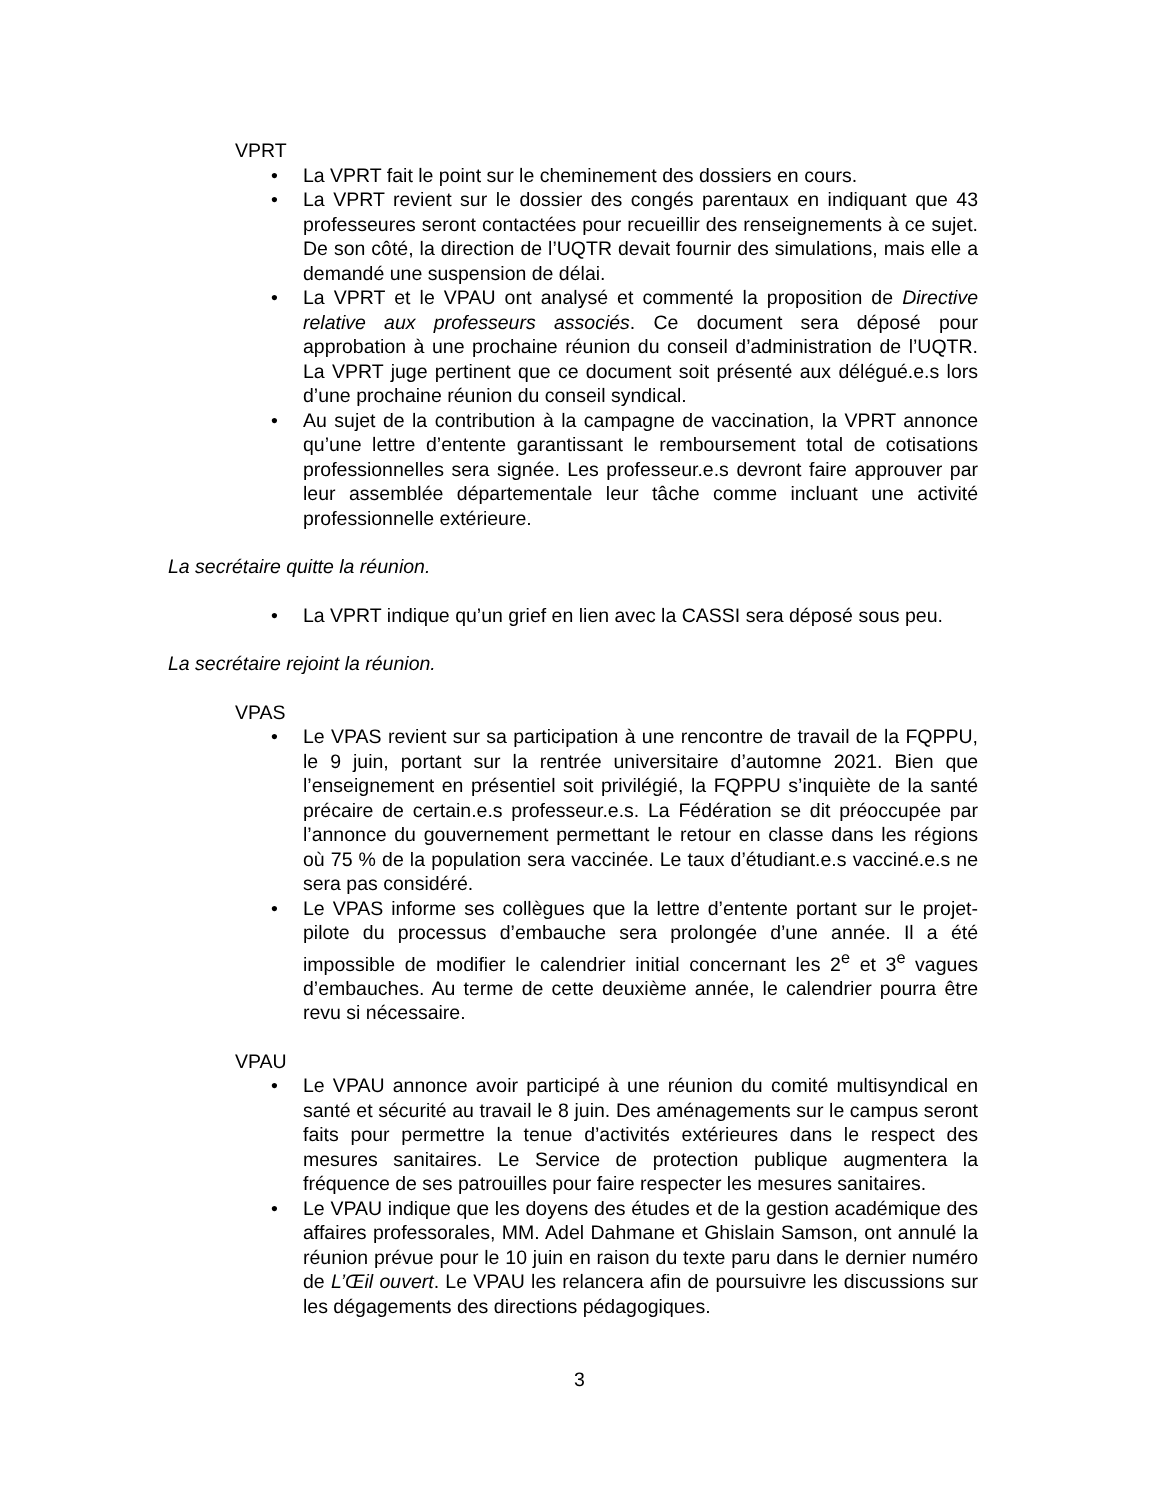VPRT
• La VPRT fait le point sur le cheminement des dossiers en cours.
• La VPRT revient sur le dossier des congés parentaux en indiquant que 43 professeures seront contactées pour recueillir des renseignements à ce sujet. De son côté, la direction de l’UQTR devait fournir des simulations, mais elle a demandé une suspension de délai.
• La VPRT et le VPAU ont analysé et commenté la proposition de Directive relative aux professeurs associés. Ce document sera déposé pour approbation à une prochaine réunion du conseil d’administration de l’UQTR. La VPRT juge pertinent que ce document soit présenté aux délégué.e.s lors d’une prochaine réunion du conseil syndical.
• Au sujet de la contribution à la campagne de vaccination, la VPRT annonce qu’une lettre d’entente garantissant le remboursement total de cotisations professionnelles sera signée. Les professeur.e.s devront faire approuver par leur assemblée départementale leur tâche comme incluant une activité professionnelle extérieure.
La secrétaire quitte la réunion.
• La VPRT indique qu’un grief en lien avec la CASSI sera déposé sous peu.
La secrétaire rejoint la réunion.
VPAS
• Le VPAS revient sur sa participation à une rencontre de travail de la FQPPU, le 9 juin, portant sur la rentrée universitaire d’automne 2021. Bien que l’enseignement en présentiel soit privilégié, la FQPPU s’inquiète de la santé précaire de certain.e.s professeur.e.s. La Fédération se dit préoccupée par l’annonce du gouvernement permettant le retour en classe dans les régions où 75 % de la population sera vaccinée. Le taux d’étudiant.e.s vacciné.e.s ne sera pas considéré.
• Le VPAS informe ses collègues que la lettre d’entente portant sur le projet-pilote du processus d’embauche sera prolongée d’une année. Il a été impossible de modifier le calendrier initial concernant les 2<sup>e</sup> et 3<sup>e</sup> vagues d’embauches. Au terme de cette deuxième année, le calendrier pourra être revu si nécessaire.
VPAU
• Le VPAU annonce avoir participé à une réunion du comité multisyndical en santé et sécurité au travail le 8 juin. Des aménagements sur le campus seront faits pour permettre la tenue d’activités extérieures dans le respect des mesures sanitaires. Le Service de protection publique augmentera la fréquence de ses patrouilles pour faire respecter les mesures sanitaires.
• Le VPAU indique que les doyens des études et de la gestion académique des affaires professorales, MM. Adel Dahmane et Ghislain Samson, ont annulé la réunion prévue pour le 10 juin en raison du texte paru dans le dernier numéro de L’Œil ouvert. Le VPAU les relancera afin de poursuivre les discussions sur les dégagements des directions pédagogiques.
3